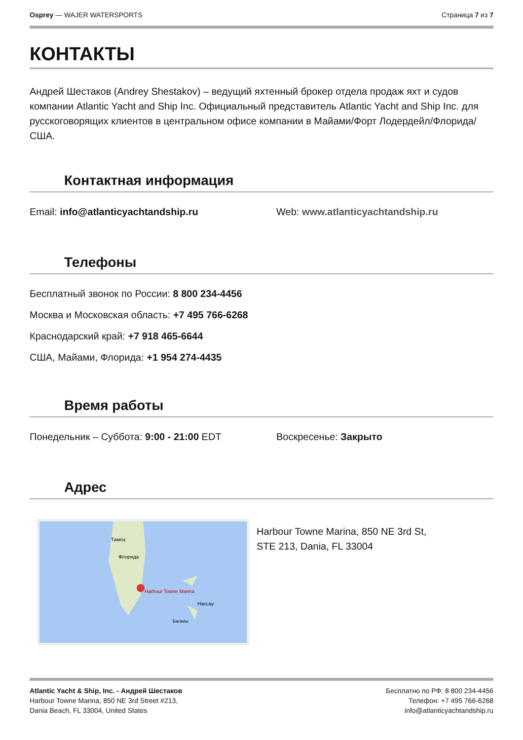Osprey — WAJER WATERSPORTS Страница 7 из 7
КОНТАКТЫ
Андрей Шестаков (Andrey Shestakov) – ведущий яхтенный брокер отдела продаж яхт и судов компании Atlantic Yacht and Ship Inc. Официальный представитель Atlantic Yacht and Ship Inc. для русскоговорящих клиентов в центральном офисе компании в Майами/Форт Лодердейл/Флорида/США.
Контактная информация
Email: info@atlanticyachtandship.ru Web: www.atlanticyachtandship.ru
Телефоны
Бесплатный звонок по России: 8 800 234-4456
Москва и Московская область: +7 495 766-6268
Краснодарский край: +7 918 465-6644
США, Майами, Флорида: +1 954 274-4435
Время работы
Понедельник – Суббота: 9:00 - 21:00 EDT Воскресенье: Закрыто
Адрес
Harbour Towne Marina
Тампа
Флорида
Нассау
Багамы
Harbour Towne Marina, 850 NE 3rd St,
STE 213, Dania, FL 33004
Atlantic Yacht & Ship, Inc. - Андрей Шестаков
Harbour Towne Marina, 850 NE 3rd Street #213,
Dania Beach, FL 33004, United States
Бесплатно по РФ: 8 800 234-4456
Телефон: +7 495 766-6268
info@atlanticyachtandship.ru